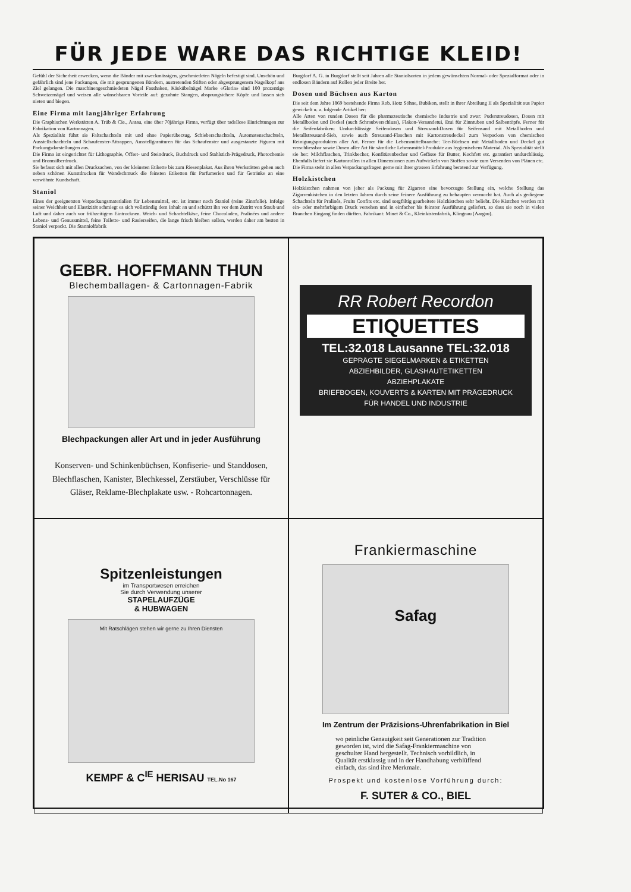FÜR JEDE WARE DAS RICHTIGE KLEID!
Gefühl der Sicherheit erwecken, wenn die Bänder mit zweckmässigen, geschmiedeten Nägeln befestigt sind. Unschön und gefährlich sind jene Packungen, die mit gesprungenen Bändern, austretenden Stiften oder abgesprungenem Nagelkopf ans Ziel gelangen. Die maschinengeschmiedeten Nägel Fasshaken, Käskübelnägel Marke «Gloria» sind 100 prozentige Schweizernägel und weisen alle wünschbaren Vorteile auf: gezahnte Stangen, absprungsichere Köpfe und lassen sich nieten und biegen.
Eine Firma mit langjähriger Erfahrung
Die Graphischen Werkstätten A. Trüb & Cie., Aarau, eine über 70jährige Firma, verfügt über tadellose Einrichtungen zur Fabrikation von Kartonnagen.
Als Spezialität führt sie Faltschachteln mit und ohne Papierüberzug, Schieberschachteln, Automatenschachteln, Ausstellschachteln und Schaufenster-Attrappen, Ausstellgarnituren für das Schaufenster und ausgestanzte Figuren mit Packungsdarstellungen aus.
Die Firma ist eingerichtet für Lithographie, Offset- und Steindruck, Buchdruck und Stahlstich-Prägedruck, Photochemie und Bromsilberdruck.
Sie befasst sich mit allen Drucksachen, von der kleinsten Etikette bis zum Riesenplakat. Aus ihren Werkstätten gehen auch neben schönen Kunstdrucken für Wandschmuck die feinsten Etiketten für Parfumerien und für Getränke an eine verwöhnte Kundschaft.
Staniol
Eines der geeignetsten Verpackungsmaterialien für Lebensmittel, etc. ist immer noch Staniol (reine Zinnfolie). Infolge seiner Weichheit und Elastizität schmiegt es sich vollständig dem Inhalt an und schützt ihn vor dem Zutritt von Staub und Luft und daher auch vor frühzeitigem Eintrocknen. Weich- und Schachtelkäse, feine Chocoladen, Pralinées und andere Lebens- und Genussmittel, feine Toilette- und Rasierseifen, die lange frisch bleiben sollen, werden daher am besten in Staniol verpackt. Die Stanniolfabrik
Burgdorf A. G. in Burgdorf stellt seit Jahren alle Staniolsorten in jedem gewünschten Normal- oder Spezialformat oder in endlosen Bändern auf Rollen jeder Breite her.
Dosen und Büchsen aus Karton
Die seit dem Jahre 1869 bestehende Firma Rob. Hotz Söhne, Bubikon, stellt in ihrer Abteilung II als Spezialität aus Papier gewickelt u. a. folgende Artikel her:
Alle Arten von runden Dosen für die pharmazeutische chemische Industrie und zwar: Puderstreudosen, Dosen mit Metallboden und Deckel (auch Schraubverschluss), Flakon-Versandetui, Etui für Zinntuben und Salbentöpfe. Ferner für die Seifenfabriken: Undurchlässige Seifendosen und Streusand-Dosen für Seifensand mit Metallboden und Metallstreusand-Sieb, sowie auch Streusand-Flaschen mit Kartonstreudeckel zum Verpacken von chemischen Reinigungsprodukten aller Art. Ferner für die Lebensmittelbranche: Tee-Büchsen mit Metallboden und Deckel gut verschliessbar sowie Dosen aller Art für sämtliche Lebensmittel-Produkte aus hygienischem Material. Als Spezialität stellt sie her: Milchflaschen, Trinkbecher, Konfitürenbecher und Gefässe für Butter, Kochfett etc. garantiert undurchlässig. Ebenfalls liefert sie Kartonrollen in allen Dimensionen zum Aufwickeln von Stoffen sowie zum Versenden von Plänen etc.
Die Firma steht in allen Verpackungsfragen gerne mit ihrer grossen Erfahrung beratend zur Verfügung.
Holzkistchen
Holzkistchen nahmen von jeher als Packung für Zigarren eine bevorzugte Stellung ein, welche Stellung das Zigarrenkistchen in den letzten Jahren durch seine feinere Ausführung zu behaupten vermocht hat. Auch als gediegene Schachteln für Pralinés, Fruits Confits etc. sind sorgfältig gearbeitete Holzkistchen sehr beliebt. Die Kistchen werden mit ein- oder mehrfarbigem Druck versehen und in einfacher bis feinster Ausführung geliefert, so dass sie noch in vielen Branchen Eingang finden dürften. Fabrikant: Minet & Co., Kleinkistenfabrik, Klingnau (Aargau).
GEBR. HOFFMANN THUN
Blechemballagen- & Cartonnagen-Fabrik
Blechpackungen aller Art und in jeder Ausführung
Konserven- und Schinkenbüchsen, Konfiserie- und Standdosen, Blechflaschen, Kanister, Blechkessel, Zerstäuber, Verschlüsse für Gläser, Reklame-Blechplakate usw. - Rohcartonnagen.
RR Robert Recordon
ETIQUETTES
TEL:32.018 Lausanne TEL:32.018
GEPRÄGTE SIEGELMARKEN & ETIKETTEN
ABZIEHBILDER, GLASHAUTETIKETTEN
ABZIEHPLAKATE
BRIEFBOGEN, KOUVERTS & KARTEN MIT PRÄGEDRUCK
FÜR HANDEL UND INDUSTRIE
Spitzenleistungen
im Transportwesen erreichen
Sie durch Verwendung unserer
STAPELAUFZÜGE
& HUBWAGEN
Mit Ratschlägen stehen wir gerne zu Ihren Diensten
KEMPF & C<sup>IE</sup> HERISAU TEL.No 167
Frankiermaschine
Safag
Im Zentrum der Präzisions-Uhrenfabrikation in Biel
wo peinliche Genauigkeit seit Generationen zur Tradition geworden ist, wird die Safag-Frankiermaschine von geschulter Hand hergestellt. Technisch vorbildlich, in Qualität erstklassig und in der Handhabung verblüffend einfach, das sind ihre Merkmale.
Prospekt und kostenlose Vorführung durch:
F. SUTER & CO., BIEL